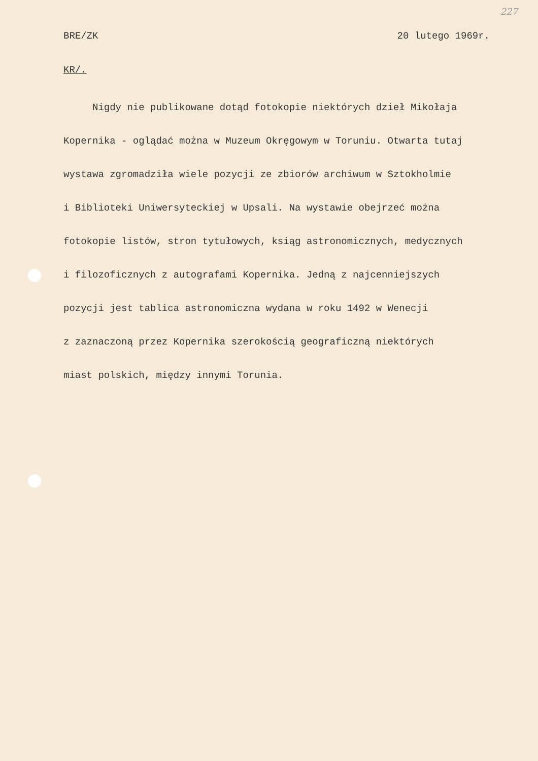227
BRE/ZK 20 lutego 1969r.
KR/.
Nigdy nie publikowane dotąd fotokopie niektórych dzieł Mikołaja
Kopernika - oglądać można w Muzeum Okręgowym w Toruniu. Otwarta tutaj
wystawa zgromadziła wiele pozycji ze zbiorów archiwum w Sztokholmie
i Biblioteki Uniwersyteckiej w Upsali. Na wystawie obejrzeć można
fotokopie listów, stron tytułowych, ksiąg astronomicznych, medycznych
i filozoficznych z autografami Kopernika. Jedną z najcenniejszych
pozycji jest tablica astronomiczna wydana w roku 1492 w Wenecji
z zaznaczoną przez Kopernika szerokością geograficzną niektórych
miast polskich, między innymi Torunia.